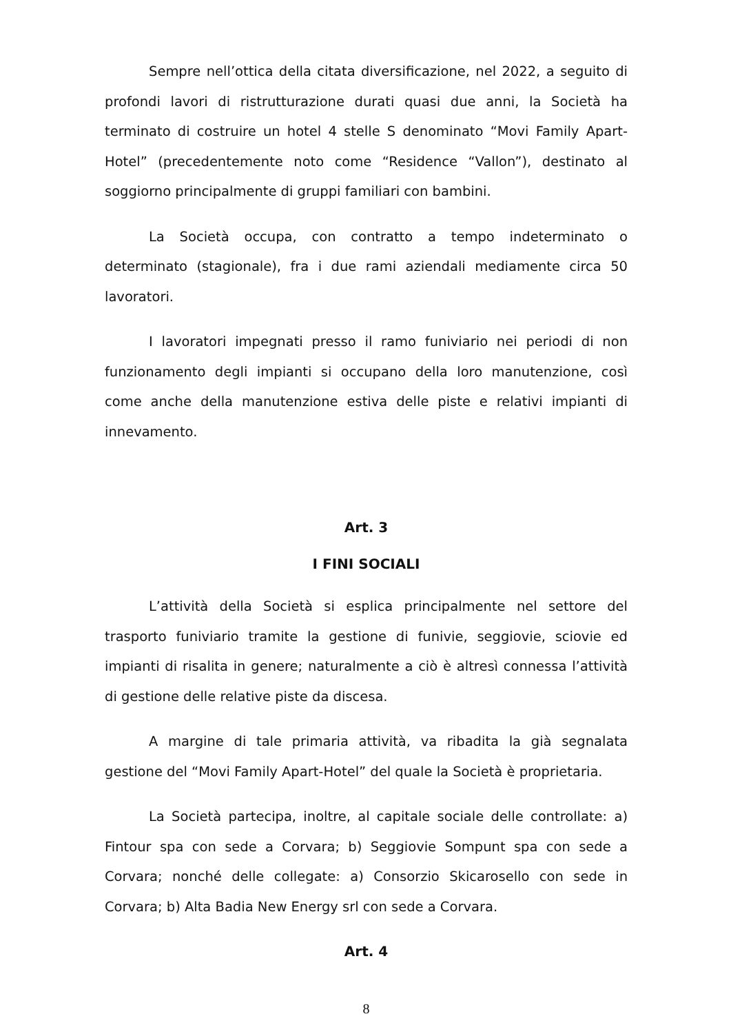Sempre nell’ottica della citata diversificazione, nel 2022, a seguito di profondi lavori di ristrutturazione durati quasi due anni, la Società ha terminato di costruire un hotel 4 stelle S denominato “Movi Family Apart-Hotel” (precedentemente noto come “Residence “Vallon”), destinato al soggiorno principalmente di gruppi familiari con bambini.
La Società occupa, con contratto a tempo indeterminato o determinato (stagionale), fra i due rami aziendali mediamente circa 50 lavoratori.
I lavoratori impegnati presso il ramo funiviario nei periodi di non funzionamento degli impianti si occupano della loro manutenzione, così come anche della manutenzione estiva delle piste e relativi impianti di innevamento.
Art. 3
I FINI SOCIALI
L’attività della Società si esplica principalmente nel settore del trasporto funiviario tramite la gestione di funivie, seggiovie, sciovie ed impianti di risalita in genere; naturalmente a ciò è altresì connessa l’attività di gestione delle relative piste da discesa.
A margine di tale primaria attività, va ribadita la già segnalata gestione del “Movi Family Apart-Hotel” del quale la Società è proprietaria.
La Società partecipa, inoltre, al capitale sociale delle controllate: a) Fintour spa con sede a Corvara; b) Seggiovie Sompunt spa con sede a Corvara; nonché delle collegate: a) Consorzio Skicarosello con sede in Corvara; b) Alta Badia New Energy srl con sede a Corvara.
Art. 4
8